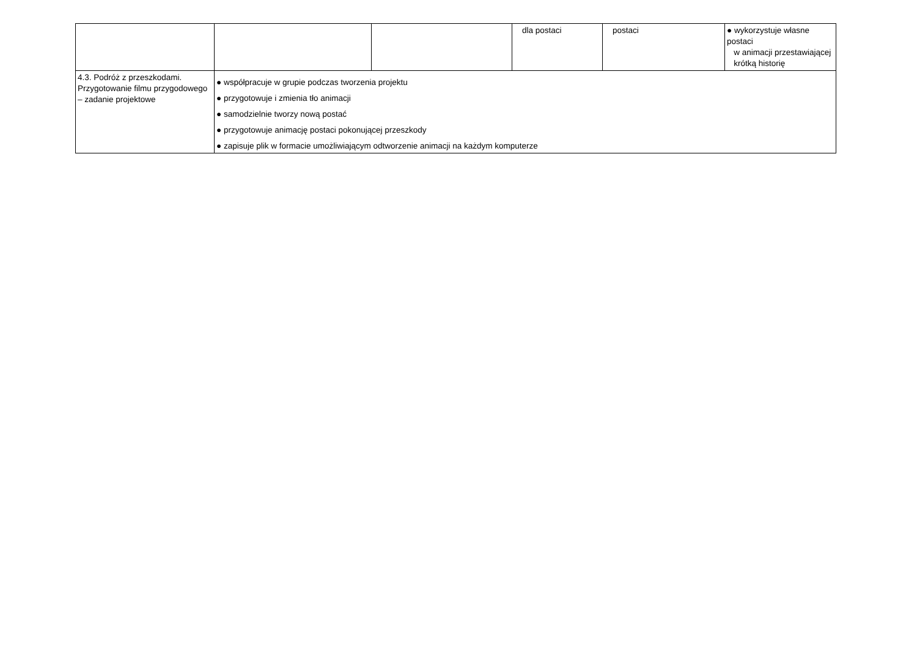| | | | dla postaci | postaci | ● wykorzystuje własne postaci w animacji przestawiającej krótką historię |
| 4.3. Podróż z przeszkodami. Przygotowanie filmu przygodowego – zadanie projektowe | ● współpracuje w grupie podczas tworzenia projektu ● przygotowuje i zmienia tło animacji ● samodzielnie tworzy nową postać ● przygotowuje animację postaci pokonującej przeszkody ● zapisuje plik w formacie umożliwiającym odtworzenie animacji na każdym komputerze | | | | |